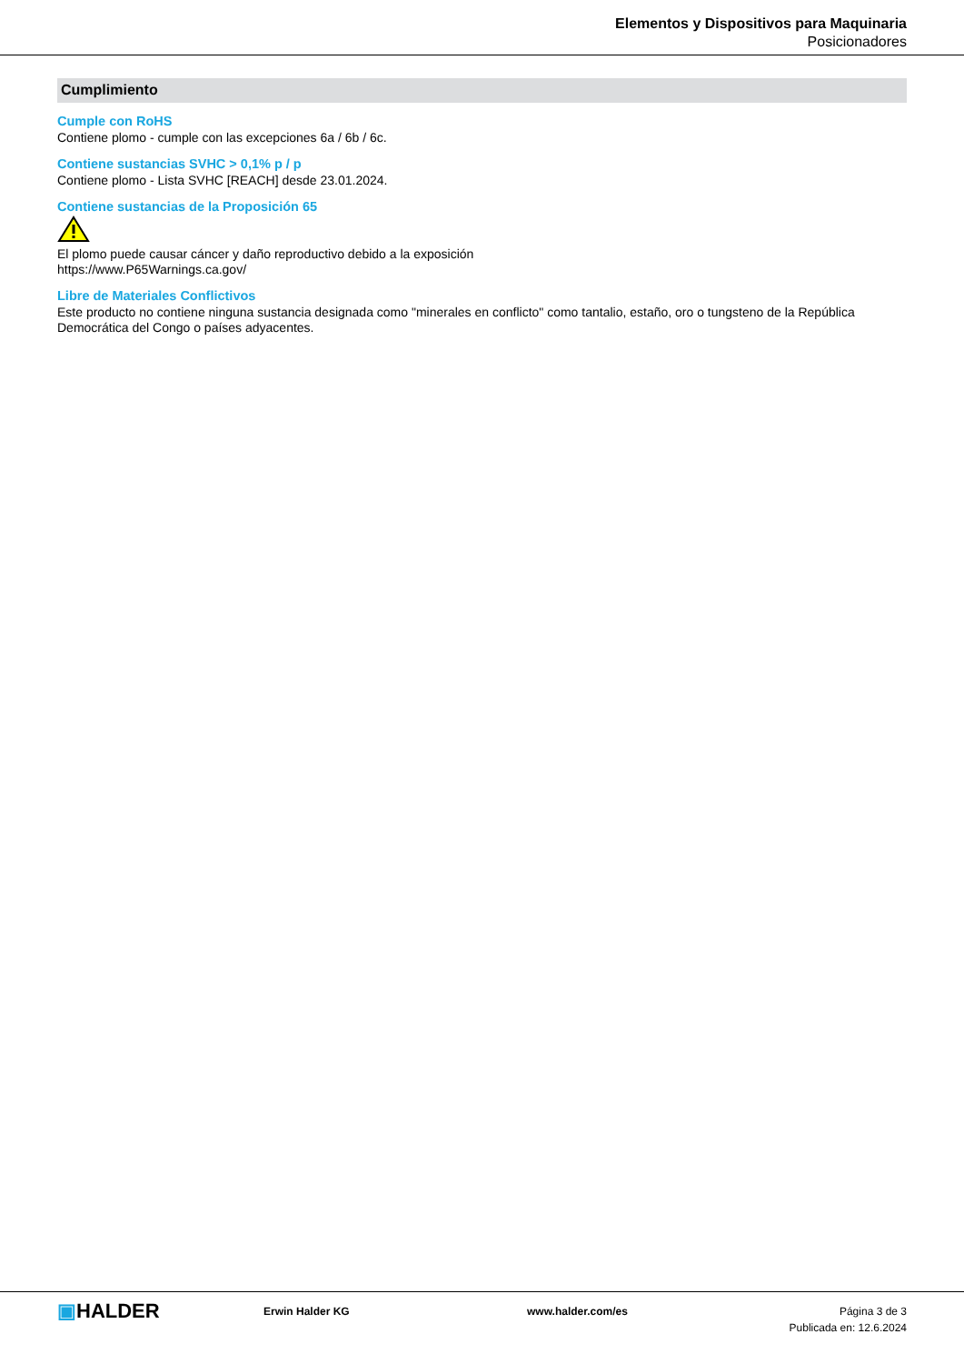Elementos y Dispositivos para Maquinaria
Posicionadores
Cumplimiento
Cumple con RoHS
Contiene plomo - cumple con las excepciones 6a / 6b / 6c.
Contiene sustancias SVHC > 0,1% p / p
Contiene plomo - Lista SVHC [REACH] desde 23.01.2024.
Contiene sustancias de la Proposición 65
El plomo puede causar cáncer y daño reproductivo debido a la exposición
https://www.P65Warnings.ca.gov/
Libre de Materiales Conflictivos
Este producto no contiene ninguna sustancia designada como "minerales en conflicto" como tantalio, estaño, oro o tungsteno de la República Democrática del Congo o países adyacentes.
▣HALDER
Erwin Halder KG www.halder.com/es Página 3 de 3
Publicada en: 12.6.2024